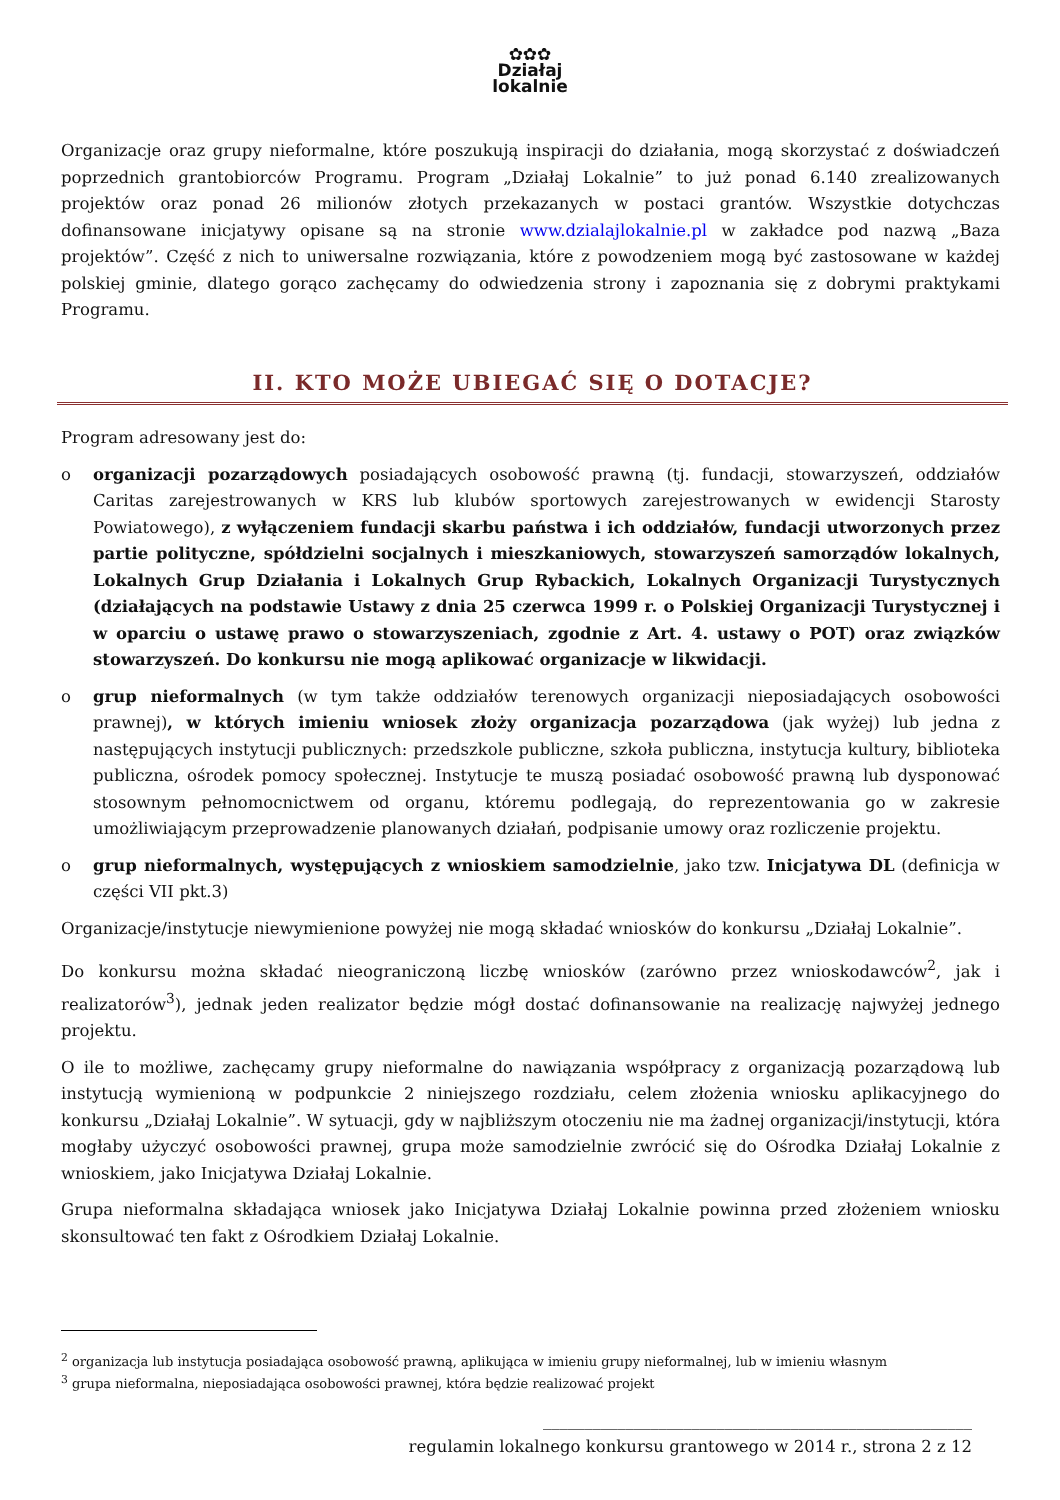✿✿✿
Działaj
lokalnie
Organizacje oraz grupy nieformalne, które poszukują inspiracji do działania, mogą skorzystać z doświadczeń poprzednich grantobiorców Programu. Program „Działaj Lokalnie” to już ponad 6.140 zrealizowanych projektów oraz ponad 26 milionów złotych przekazanych w postaci grantów. Wszystkie dotychczas dofinansowane inicjatywy opisane są na stronie www.dzialajlokalnie.pl w zakładce pod nazwą „Baza projektów”. Część z nich to uniwersalne rozwiązania, które z powodzeniem mogą być zastosowane w każdej polskiej gminie, dlatego gorąco zachęcamy do odwiedzenia strony i zapoznania się z dobrymi praktykami Programu.
II. KTO MOŻE UBIEGAĆ SIĘ O DOTACJE?
Program adresowany jest do:
o organizacji pozarządowych posiadających osobowość prawną (tj. fundacji, stowarzyszeń, oddziałów Caritas zarejestrowanych w KRS lub klubów sportowych zarejestrowanych w ewidencji Starosty Powiatowego), z wyłączeniem fundacji skarbu państwa i ich oddziałów, fundacji utworzonych przez partie polityczne, spółdzielni socjalnych i mieszkaniowych, stowarzyszeń samorządów lokalnych, Lokalnych Grup Działania i Lokalnych Grup Rybackich, Lokalnych Organizacji Turystycznych (działających na podstawie Ustawy z dnia 25 czerwca 1999 r. o Polskiej Organizacji Turystycznej i w oparciu o ustawę prawo o stowarzyszeniach, zgodnie z Art. 4. ustawy o POT) oraz związków stowarzyszeń. Do konkursu nie mogą aplikować organizacje w likwidacji.
o grup nieformalnych (w tym także oddziałów terenowych organizacji nieposiadających osobowości prawnej), w których imieniu wniosek złoży organizacja pozarządowa (jak wyżej) lub jedna z następujących instytucji publicznych: przedszkole publiczne, szkoła publiczna, instytucja kultury, biblioteka publiczna, ośrodek pomocy społecznej. Instytucje te muszą posiadać osobowość prawną lub dysponować stosownym pełnomocnictwem od organu, któremu podlegają, do reprezentowania go w zakresie umożliwiającym przeprowadzenie planowanych działań, podpisanie umowy oraz rozliczenie projektu.
o grup nieformalnych, występujących z wnioskiem samodzielnie, jako tzw. Inicjatywa DL (definicja w części VII pkt.3)
Organizacje/instytucje niewymienione powyżej nie mogą składać wniosków do konkursu „Działaj Lokalnie”.
Do konkursu można składać nieograniczoną liczbę wniosków (zarówno przez wnioskodawców<sup>2</sup>, jak i realizatorów<sup>3</sup>), jednak jeden realizator będzie mógł dostać dofinansowanie na realizację najwyżej jednego projektu.
O ile to możliwe, zachęcamy grupy nieformalne do nawiązania współpracy z organizacją pozarządową lub instytucją wymienioną w podpunkcie 2 niniejszego rozdziału, celem złożenia wniosku aplikacyjnego do konkursu „Działaj Lokalnie”. W sytuacji, gdy w najbliższym otoczeniu nie ma żadnej organizacji/instytucji, która mogłaby użyczyć osobowości prawnej, grupa może samodzielnie zwrócić się do Ośrodka Działaj Lokalnie z wnioskiem, jako Inicjatywa Działaj Lokalnie.
Grupa nieformalna składająca wniosek jako Inicjatywa Działaj Lokalnie powinna przed złożeniem wniosku skonsultować ten fakt z Ośrodkiem Działaj Lokalnie.
<sup>2</sup> organizacja lub instytucja posiadająca osobowość prawną, aplikująca w imieniu grupy nieformalnej, lub w imieniu własnym
<sup>3</sup> grupa nieformalna, nieposiadająca osobowości prawnej, która będzie realizować projekt
____________________________________________________
regulamin lokalnego konkursu grantowego w 2014 r., strona 2 z 12